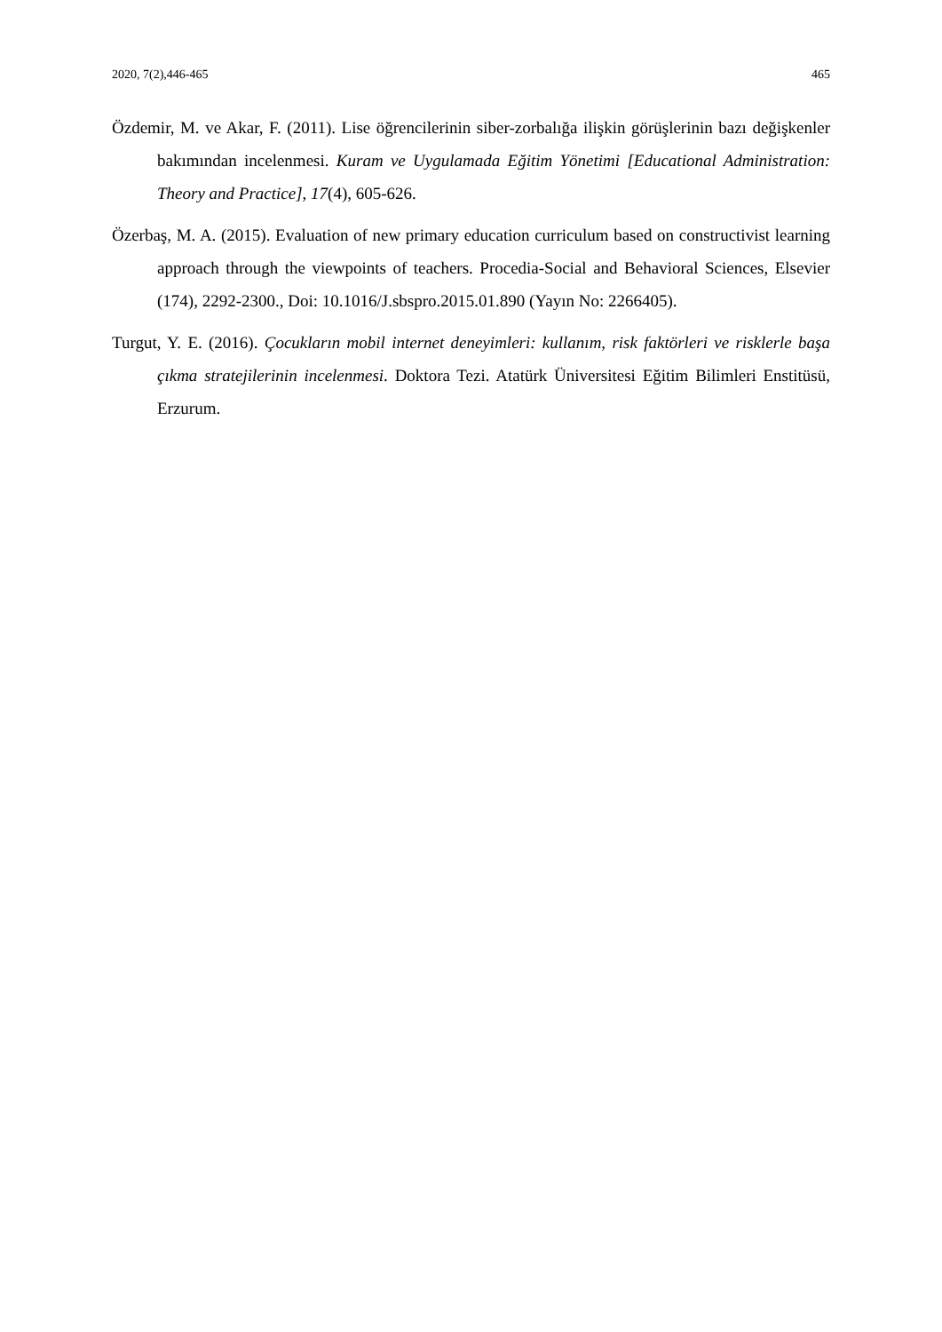2020, 7(2),446-465 465
Özdemir, M. ve Akar, F. (2011). Lise öğrencilerinin siber-zorbalığa ilişkin görüşlerinin bazı değişkenler bakımından incelenmesi. Kuram ve Uygulamada Eğitim Yönetimi [Educational Administration: Theory and Practice], 17(4), 605-626.
Özerbaş, M. A. (2015). Evaluation of new primary education curriculum based on constructivist learning approach through the viewpoints of teachers. Procedia-Social and Behavioral Sciences, Elsevier (174), 2292-2300., Doi: 10.1016/J.sbspro.2015.01.890 (Yayın No: 2266405).
Turgut, Y. E. (2016). Çocukların mobil internet deneyimleri: kullanım, risk faktörleri ve risklerle başa çıkma stratejilerinin incelenmesi. Doktora Tezi. Atatürk Üniversitesi Eğitim Bilimleri Enstitüsü, Erzurum.